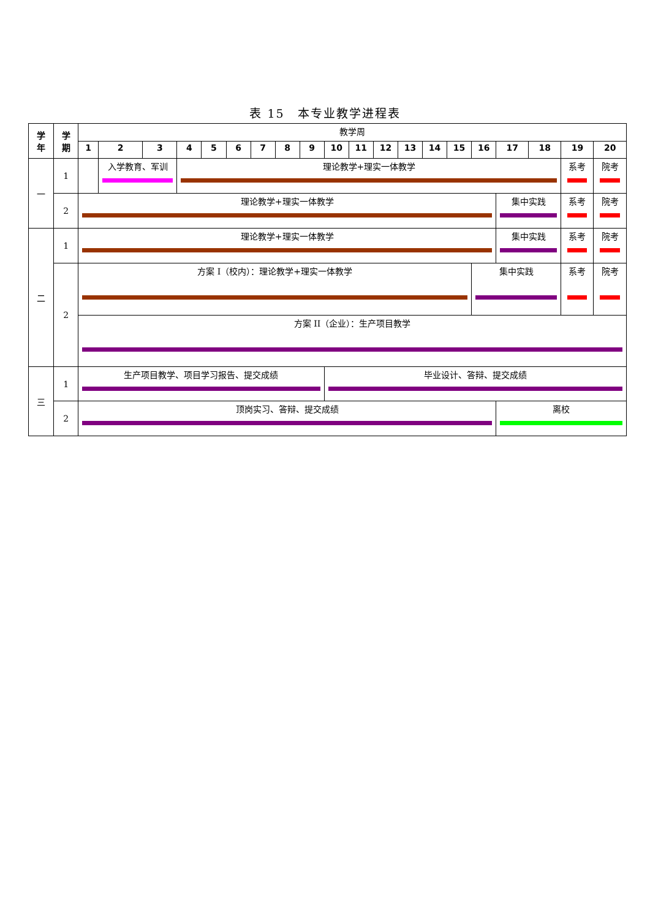表 15　本专业教学进程表
| 学 年 | 学 期 | 教学周 | | | | | | | | | | | | | | | | | | | |
| | | 1 | 2 | 3 | 4 | 5 | 6 | 7 | 8 | 9 | 10 | 11 | 12 | 13 | 14 | 15 | 16 | 17 | 18 | 19 | 20 |
| 一 | 1 | | 入学教育、军训 | | 理论教学+理实一体教学 | | | | | | | | | | | | | | | 系考 | 院考 |
| | 2 | 理论教学+理实一体教学 | | | | | | | | | | | | | | | | 集中实践 | | 系考 | 院考 |
| 二 | 1 | 理论教学+理实一体教学 | | | | | | | | | | | | | | | | 集中实践 | | 系考 | 院考 |
| | 2 | 方案 I（校内）：理论教学+理实一体教学 | | | | | | | | | | | | | | | 集中实践 | | | 系考 | 院考 |
| | | 方案 II（企业）：生产项目教学 | | | | | | | | | | | | | | | | | | | |
| 三 | 1 | 生产项目教学、项目学习报告、提交成绩 | | | | | | | | | 毕业设计、答辩、提交成绩 | | | | | | | | | | |
| | 2 | 顶岗实习、答辩、提交成绩 | | | | | | | | | | | | | | | | 离校 | | | |